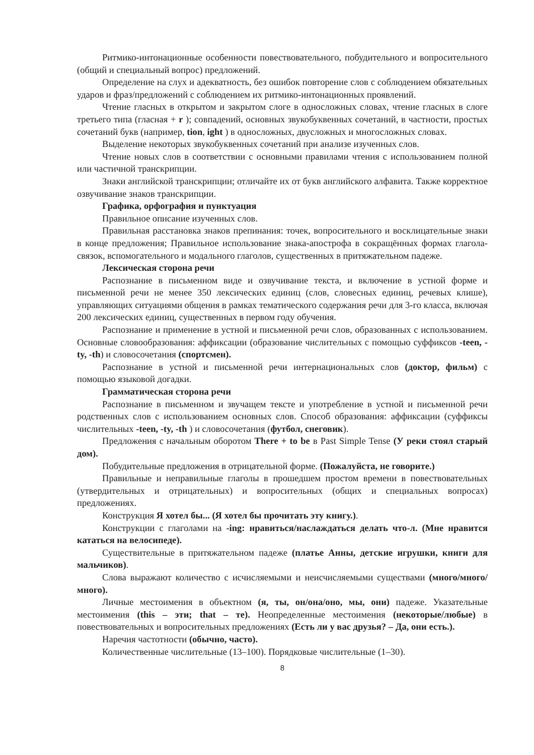Ритмико-интонационные особенности повествовательного, побудительного и вопросительного (общий и специальный вопрос) предложений.
Определение на слух и адекватность, без ошибок повторение слов с соблюдением обязательных ударов и фраз/предложений с соблюдением их ритмико-интонационных проявлений.
Чтение гласных в открытом и закрытом слоге в односложных словах, чтение гласных в слоге третьего типа (гласная + r ); совпадений, основных звукобуквенных сочетаний, в частности, простых сочетаний букв (например, tion, ight ) в односложных, двусложных и многосложных словах.
Выделение некоторых звукобуквенных сочетаний при анализе изученных слов.
Чтение новых слов в соответствии с основными правилами чтения с использованием полной или частичной транскрипции.
Знаки английской транскрипции; отличайте их от букв английского алфавита. Также корректное озвучивание знаков транскрипции.
Графика, орфография и пунктуация
Правильное описание изученных слов.
Правильная расстановка знаков препинания: точек, вопросительного и восклицательные знаки в конце предложения; Правильное использование знака-апострофа в сокращённых формах глагола-связок, вспомогательного и модального глаголов, существенных в притяжательном падеже.
Лексическая сторона речи
Распознание в письменном виде и озвучивание текста, и включение в устной форме и письменной речи не менее 350 лексических единиц (слов, словесных единиц, речевых клише), управляющих ситуациями общения в рамках тематического содержания речи для 3-го класса, включая 200 лексических единиц, существенных в первом году обучения.
Распознание и применение в устной и письменной речи слов, образованных с использованием. Основные словообразования: аффиксации (образование числительных с помощью суффиксов -teen, -ty, -th) и словосочетания (спортсмен).
Распознание в устной и письменной речи интернациональных слов (доктор, фильм) с помощью языковой догадки.
Грамматическая сторона речи
Распознание в письменном и звучащем тексте и употребление в устной и письменной речи родственных слов с использованием основных слов. Способ образования: аффиксации (суффиксы числительных -teen, -ty, -th ) и словосочетания (футбол, снеговик).
Предложения с начальным оборотом There + to be в Past Simple Tense (У реки стоял старый дом).
Побудительные предложения в отрицательной форме. (Пожалуйста, не говорите.)
Правильные и неправильные глаголы в прошедшем простом времени в повествовательных (утвердительных и отрицательных) и вопросительных (общих и специальных вопросах) предложениях.
Конструкция Я хотел бы... (Я хотел бы прочитать эту книгу.).
Конструкции с глаголами на -ing: нравиться/наслаждаться делать что-л. (Мне нравится кататься на велосипеде).
Существительные в притяжательном падеже (платье Анны, детские игрушки, книги для мальчиков).
Слова выражают количество с исчисляемыми и неисчисляемыми существами (много/много/много).
Личные местоимения в объектном (я, ты, он/она/оно, мы, они) падеже. Указательные местоимения (this – эти; that – те). Неопределенные местоимения (некоторые/любые) в повествовательных и вопросительных предложениях (Есть ли у вас друзья? – Да, они есть.).
Наречия частотности (обычно, часто).
Количественные числительные (13–100). Порядковые числительные (1–30).
8